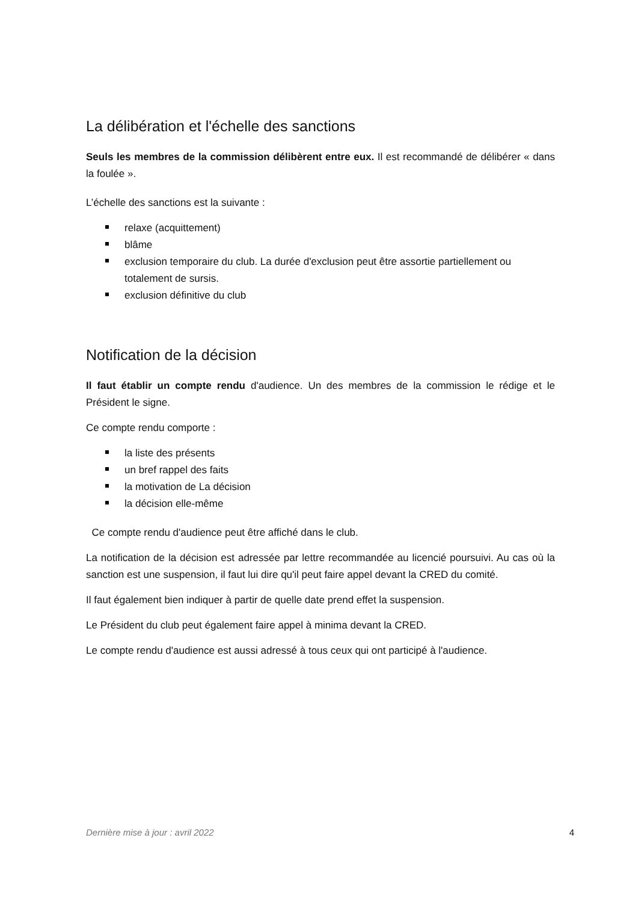La délibération et l'échelle des sanctions
Seuls les membres de la commission délibèrent entre eux. Il est recommandé de délibérer « dans la foulée ».
L’échelle des sanctions est la suivante :
relaxe (acquittement)
blâme
exclusion temporaire du club. La durée d'exclusion peut être assortie partiellement ou totalement de sursis.
exclusion définitive du club
Notification de la décision
Il faut établir un compte rendu d'audience. Un des membres de la commission le rédige et le Président le signe.
Ce compte rendu comporte :
la liste des présents
un bref rappel des faits
la motivation de La décision
la décision elle-même
Ce compte rendu d'audience peut être affiché dans le club.
La notification de la décision est adressée par lettre recommandée au licencié poursuivi. Au cas où la sanction est une suspension, il faut lui dire qu'il peut faire appel devant la CRED du comité.
Il faut également bien indiquer à partir de quelle date prend effet la suspension.
Le Président du club peut également faire appel à minima devant la CRED.
Le compte rendu d'audience est aussi adressé à tous ceux qui ont participé à l'audience.
Dernière mise à jour : avril 2022 4